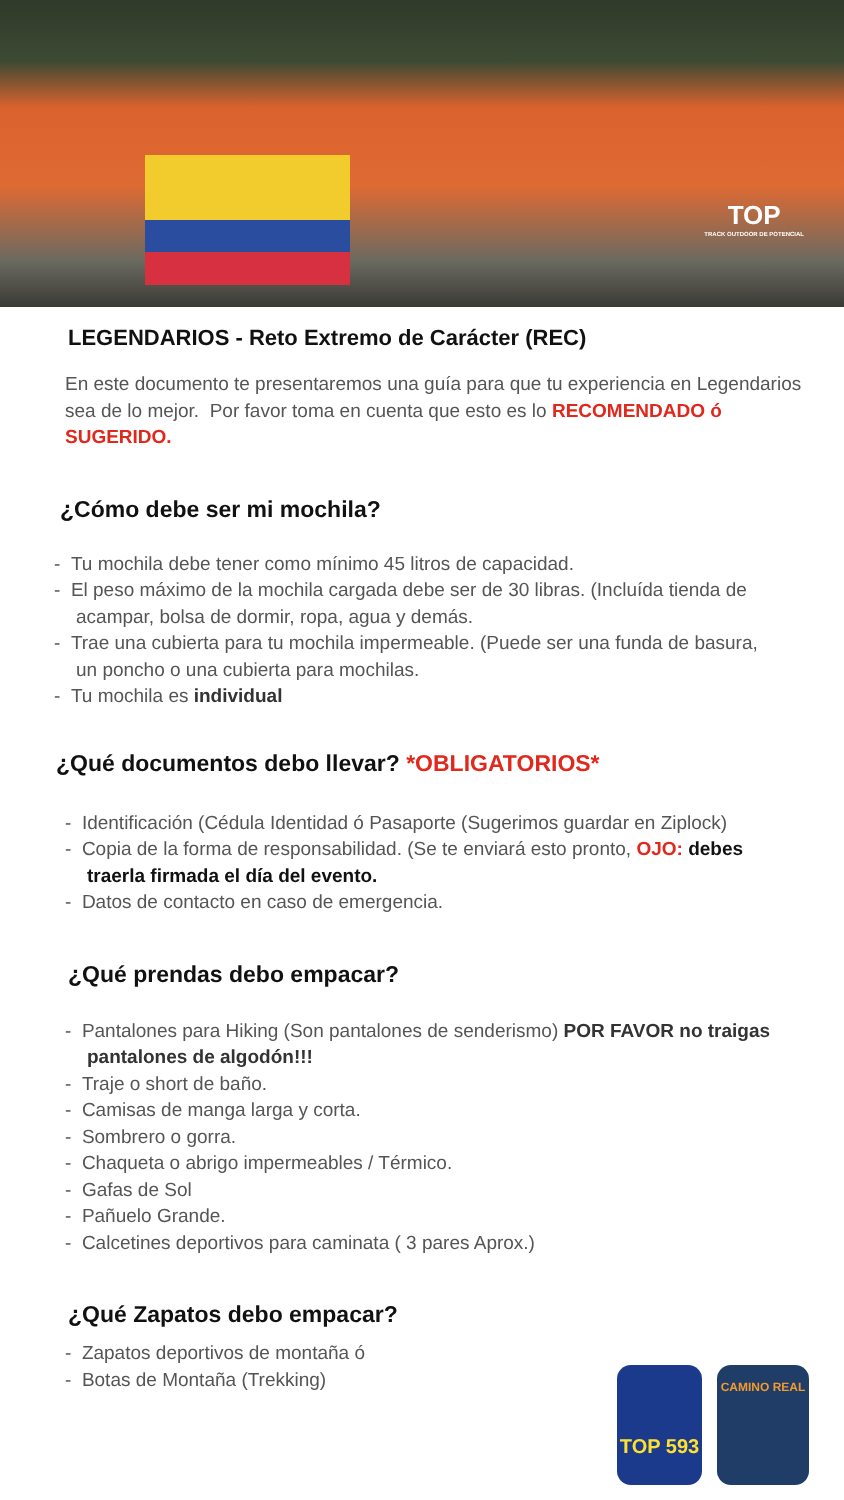TOP
TRACK OUTDOOR DE POTENCIAL
LEGENDARIOS - Reto Extremo de Carácter (REC)
En este documento te presentaremos una guía para que tu experiencia en Legendarios sea de lo mejor. Por favor toma en cuenta que esto es lo RECOMENDADO ó SUGERIDO.
¿Cómo debe ser mi mochila?
- Tu mochila debe tener como mínimo 45 litros de capacidad.
- El peso máximo de la mochila cargada debe ser de 30 libras. (Incluída tienda de acampar, bolsa de dormir, ropa, agua y demás.
- Trae una cubierta para tu mochila impermeable. (Puede ser una funda de basura, un poncho o una cubierta para mochilas.
- Tu mochila es individual
¿Qué documentos debo llevar? *OBLIGATORIOS*
- Identificación (Cédula Identidad ó Pasaporte (Sugerimos guardar en Ziplock)
- Copia de la forma de responsabilidad. (Se te enviará esto pronto, OJO: debes traerla firmada el día del evento.
- Datos de contacto en caso de emergencia.
¿Qué prendas debo empacar?
- Pantalones para Hiking (Son pantalones de senderismo) POR FAVOR no traigas pantalones de algodón!!!
- Traje o short de baño.
- Camisas de manga larga y corta.
- Sombrero o gorra.
- Chaqueta o abrigo impermeables / Térmico.
- Gafas de Sol
- Pañuelo Grande.
- Calcetines deportivos para caminata ( 3 pares Aprox.)
¿Qué Zapatos debo empacar?
- Zapatos deportivos de montaña ó
- Botas de Montaña (Trekking)
TOP 593
CAMINO REAL